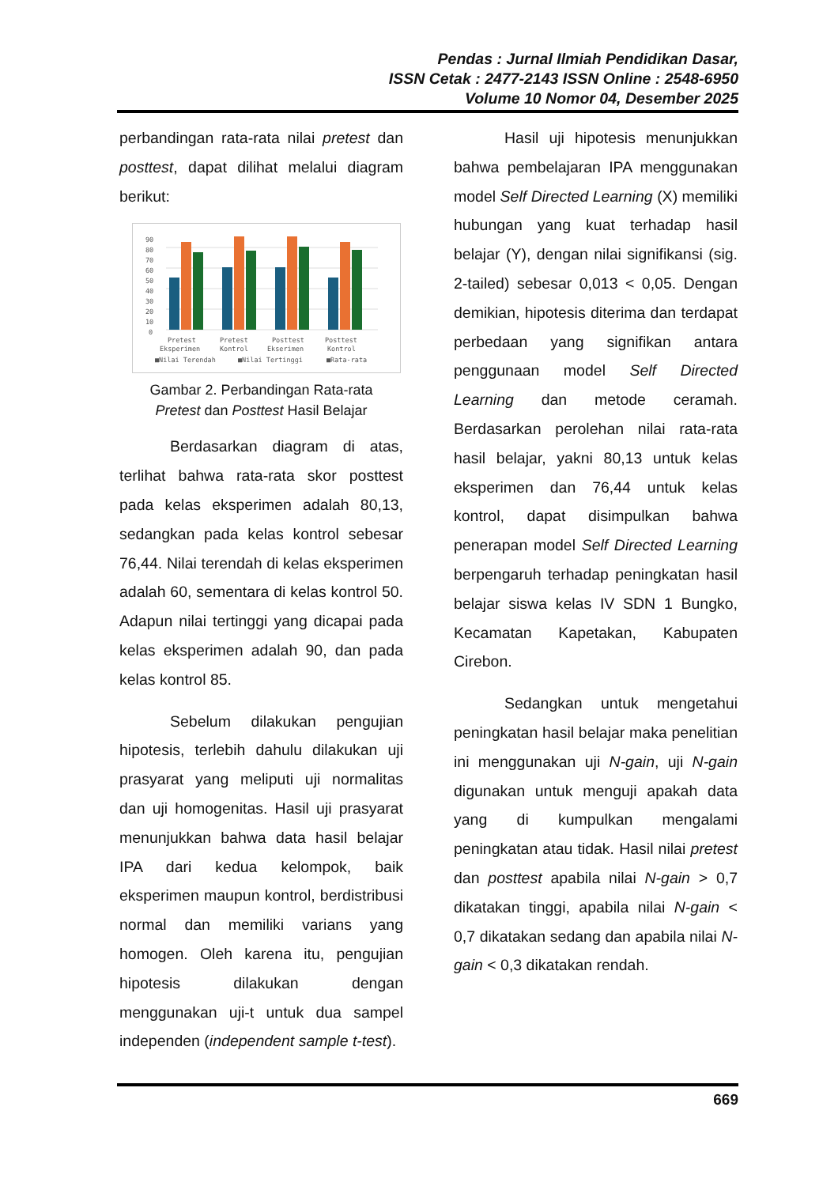Pendas : Jurnal Ilmiah Pendidikan Dasar,
ISSN Cetak : 2477-2143 ISSN Online : 2548-6950
Volume 10 Nomor 04, Desember 2025
perbandingan rata-rata nilai pretest dan posttest, dapat dilihat melalui diagram berikut:
0
10
20
30
40
50
60
70
80
90
Pretest
Eksperimen
Pretest
Kontrol
Posttest
Ekserimen
Posttest
Kontrol
■Nilai Terendah
■Nilai Tertinggi
■Rata-rata
Gambar 2. Perbandingan Rata-rata
Pretest dan Posttest Hasil Belajar
Berdasarkan diagram di atas, terlihat bahwa rata-rata skor posttest pada kelas eksperimen adalah 80,13, sedangkan pada kelas kontrol sebesar 76,44. Nilai terendah di kelas eksperimen adalah 60, sementara di kelas kontrol 50. Adapun nilai tertinggi yang dicapai pada kelas eksperimen adalah 90, dan pada kelas kontrol 85.
Sebelum dilakukan pengujian hipotesis, terlebih dahulu dilakukan uji prasyarat yang meliputi uji normalitas dan uji homogenitas. Hasil uji prasyarat menunjukkan bahwa data hasil belajar IPA dari kedua kelompok, baik eksperimen maupun kontrol, berdistribusi normal dan memiliki varians yang homogen. Oleh karena itu, pengujian hipotesis dilakukan dengan menggunakan uji-t untuk dua sampel independen (independent sample t-test).
Hasil uji hipotesis menunjukkan bahwa pembelajaran IPA menggunakan model Self Directed Learning (X) memiliki hubungan yang kuat terhadap hasil belajar (Y), dengan nilai signifikansi (sig. 2-tailed) sebesar 0,013 < 0,05. Dengan demikian, hipotesis diterima dan terdapat perbedaan yang signifikan antara penggunaan model Self Directed Learning dan metode ceramah. Berdasarkan perolehan nilai rata-rata hasil belajar, yakni 80,13 untuk kelas eksperimen dan 76,44 untuk kelas kontrol, dapat disimpulkan bahwa penerapan model Self Directed Learning berpengaruh terhadap peningkatan hasil belajar siswa kelas IV SDN 1 Bungko, Kecamatan Kapetakan, Kabupaten Cirebon.
Sedangkan untuk mengetahui peningkatan hasil belajar maka penelitian ini menggunakan uji N-gain, uji N-gain digunakan untuk menguji apakah data yang di kumpulkan mengalami peningkatan atau tidak. Hasil nilai pretest dan posttest apabila nilai N-gain > 0,7 dikatakan tinggi, apabila nilai N-gain < 0,7 dikatakan sedang dan apabila nilai N-gain < 0,3 dikatakan rendah.
669